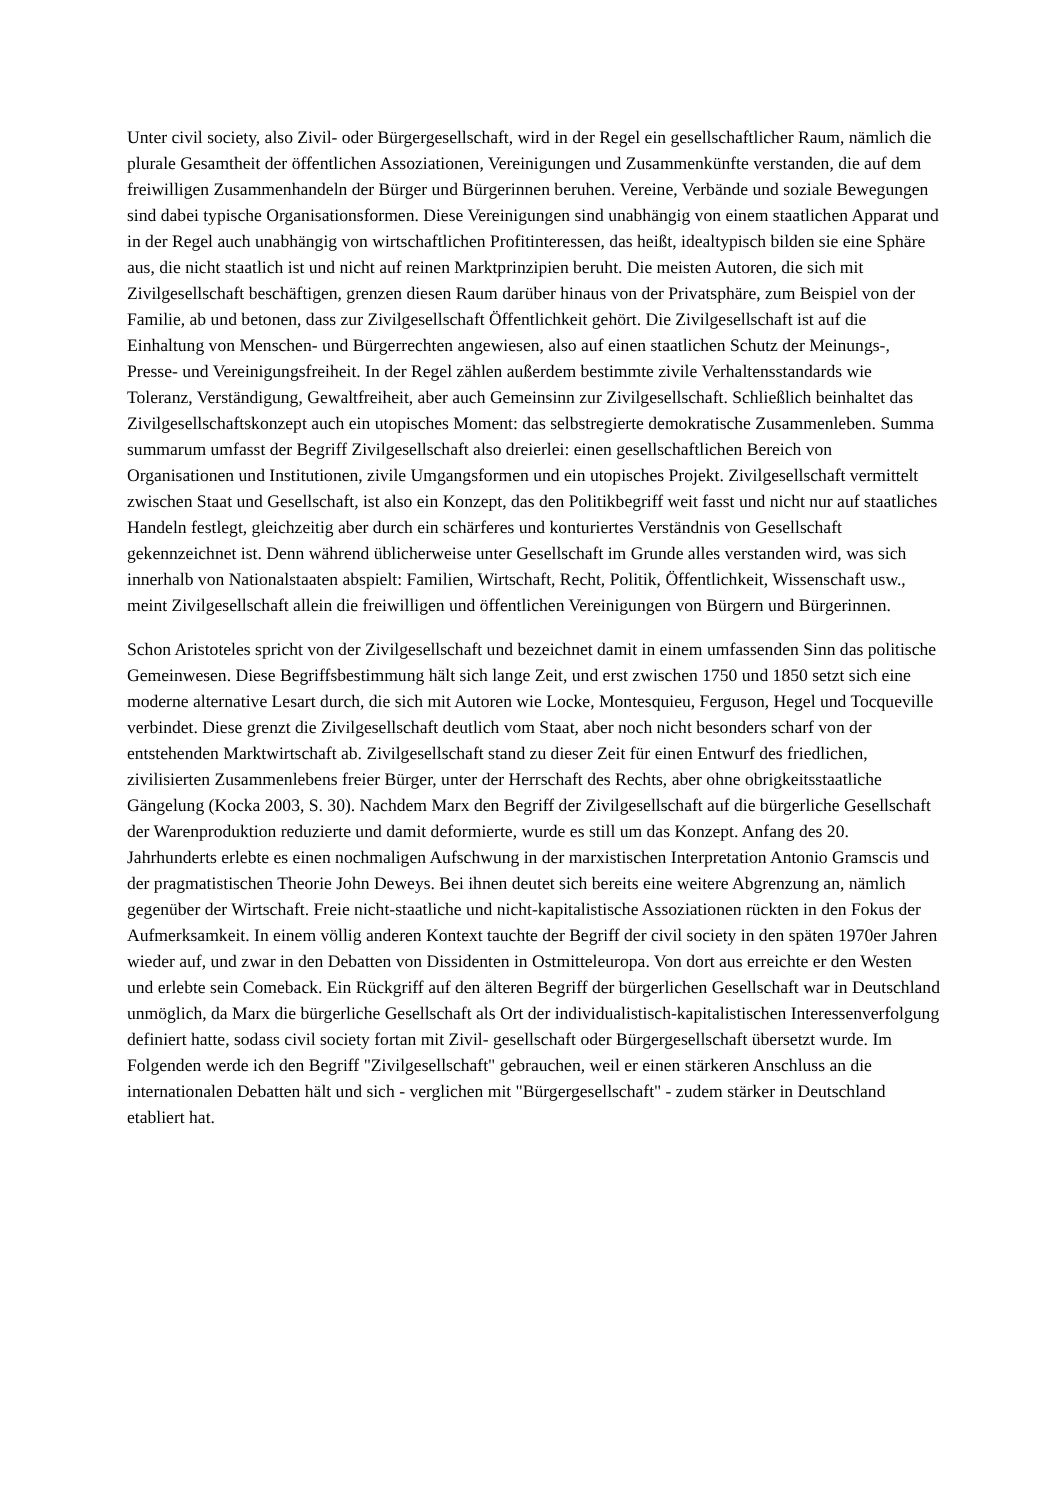Unter civil society, also Zivil- oder Bürgergesellschaft, wird in der Regel ein gesellschaftlicher Raum, nämlich die plurale Gesamtheit der öffentlichen Assoziationen, Vereinigungen und Zusammenkünfte verstanden, die auf dem freiwilligen Zusammenhandeln der Bürger und Bürgerinnen beruhen. Vereine, Verbände und soziale Bewegungen sind dabei typische Organisationsformen. Diese Vereinigungen sind unabhängig von einem staatlichen Apparat und in der Regel auch unabhängig von wirtschaftlichen Profitinteressen, das heißt, idealtypisch bilden sie eine Sphäre aus, die nicht staatlich ist und nicht auf reinen Marktprinzipien beruht. Die meisten Autoren, die sich mit Zivilgesellschaft beschäftigen, grenzen diesen Raum darüber hinaus von der Privatsphäre, zum Beispiel von der Familie, ab und betonen, dass zur Zivilgesellschaft Öffentlichkeit gehört. Die Zivilgesellschaft ist auf die Einhaltung von Menschen- und Bürgerrechten angewiesen, also auf einen staatlichen Schutz der Meinungs-, Presse- und Vereinigungsfreiheit. In der Regel zählen außerdem bestimmte zivile Verhaltensstandards wie Toleranz, Verständigung, Gewaltfreiheit, aber auch Gemeinsinn zur Zivilgesellschaft. Schließlich beinhaltet das Zivilgesellschaftskonzept auch ein utopisches Moment: das selbstregierte demokratische Zusammenleben. Summa summarum umfasst der Begriff Zivilgesellschaft also dreierlei: einen gesellschaftlichen Bereich von Organisationen und Institutionen, zivile Umgangsformen und ein utopisches Projekt. Zivilgesellschaft vermittelt zwischen Staat und Gesellschaft, ist also ein Konzept, das den Politikbegriff weit fasst und nicht nur auf staatliches Handeln festlegt, gleichzeitig aber durch ein schärferes und konturiertes Verständnis von Gesellschaft gekennzeichnet ist. Denn während üblicherweise unter Gesellschaft im Grunde alles verstanden wird, was sich innerhalb von Nationalstaaten abspielt: Familien, Wirtschaft, Recht, Politik, Öffentlichkeit, Wissenschaft usw., meint Zivilgesellschaft allein die freiwilligen und öffentlichen Vereinigungen von Bürgern und Bürgerinnen.
Schon Aristoteles spricht von der Zivilgesellschaft und bezeichnet damit in einem umfassenden Sinn das politische Gemeinwesen. Diese Begriffsbestimmung hält sich lange Zeit, und erst zwischen 1750 und 1850 setzt sich eine moderne alternative Lesart durch, die sich mit Autoren wie Locke, Montesquieu, Ferguson, Hegel und Tocqueville verbindet. Diese grenzt die Zivilgesellschaft deutlich vom Staat, aber noch nicht besonders scharf von der entstehenden Marktwirtschaft ab. Zivilgesellschaft stand zu dieser Zeit für einen Entwurf des friedlichen, zivilisierten Zusammenlebens freier Bürger, unter der Herrschaft des Rechts, aber ohne obrigkeitsstaatliche Gängelung (Kocka 2003, S. 30). Nachdem Marx den Begriff der Zivilgesellschaft auf die bürgerliche Gesellschaft der Warenproduktion reduzierte und damit deformierte, wurde es still um das Konzept. Anfang des 20. Jahrhunderts erlebte es einen nochmaligen Aufschwung in der marxistischen Interpretation Antonio Gramscis und der pragmatistischen Theorie John Deweys. Bei ihnen deutet sich bereits eine weitere Abgrenzung an, nämlich gegenüber der Wirtschaft. Freie nicht-staatliche und nicht-kapitalistische Assoziationen rückten in den Fokus der Aufmerksamkeit. In einem völlig anderen Kontext tauchte der Begriff der civil society in den späten 1970er Jahren wieder auf, und zwar in den Debatten von Dissidenten in Ostmitteleuropa. Von dort aus erreichte er den Westen und erlebte sein Comeback. Ein Rückgriff auf den älteren Begriff der bürgerlichen Gesellschaft war in Deutschland unmöglich, da Marx die bürgerliche Gesellschaft als Ort der individualistisch-kapitalistischen Interessenverfolgung definiert hatte, sodass civil society fortan mit Zivil- gesellschaft oder Bürgergesellschaft übersetzt wurde. Im Folgenden werde ich den Begriff "Zivilgesellschaft" gebrauchen, weil er einen stärkeren Anschluss an die internationalen Debatten hält und sich - verglichen mit "Bürgergesellschaft" - zudem stärker in Deutschland etabliert hat.